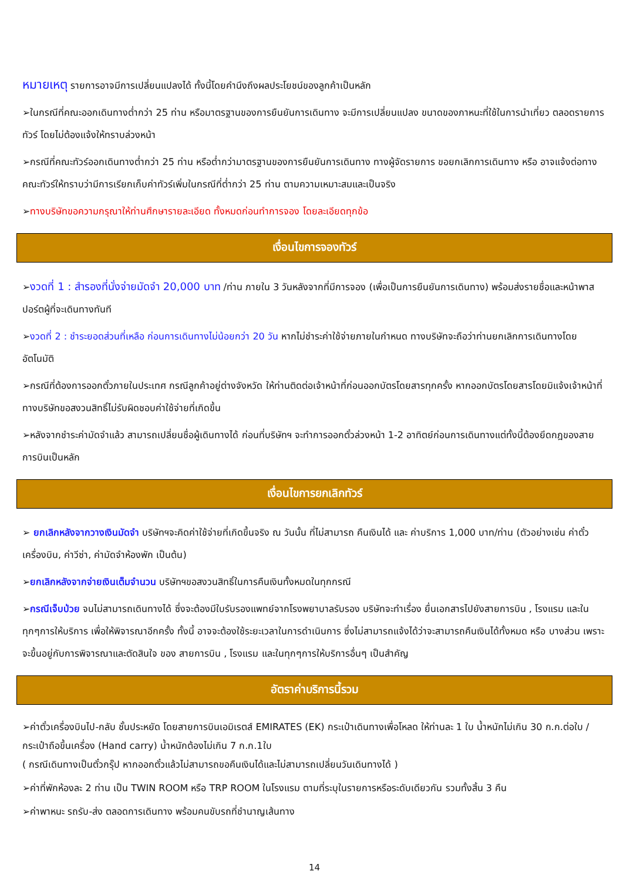หมายเหตุ รายการอาจมีการเปลี่ยนแปลงได้ ทั้งนี้โดยคำนึงถึงผลประโยชน์ของลูกค้าเป็นหลัก
➢ในกรณีที่คณะออกเดินทางต่ำกว่า 25 ท่าน หรือมาตรฐานของการยืนยันการเดินทาง จะมีการเปลี่ยนแปลง ขนาดของภาหนะที่ใช้ในการนำเที่ยว ตลอดรายการทัวร์ โดยไม่ต้องแจ้งให้ทราบล่วงหน้า
➢กรณีที่คณะทัวร์ออกเดินทางต่ำกว่า 25 ท่าน หรือต่ำกว่ามาตรฐานของการยืนยันการเดินทาง ทางผู้จัดรายการ ขอยกเลิกการเดินทาง หรือ อาจแจ้งต่อทางคณะทัวร์ให้ทราบว่ามีการเรียกเก็บค่าทัวร์เพิ่มในกรณีที่ต่ำกว่า 25 ท่าน ตามความเหมาะสมและเป็นจริง
➢ทางบริษัทขอความกรุณาให้ท่านศึกษารายละเอียด ทั้งหมดก่อนทำการจอง โดยละเอียดทุกข้อ
เงื่อนไขการจองทัวร์
➢งวดที่ 1 : สำรองที่นั่งจ่ายมัดจำ 20,000 บาท /ท่าน ภายใน 3 วันหลังจากที่มีการจอง (เพื่อเป็นการยืนยันการเดินทาง) พร้อมส่งรายชื่อและหน้าพาสปอร์ตผู้ที่จะเดินทางทันที
➢งวดที่ 2 : ชำระยอดส่วนที่เหลือ ก่อนการเดินทางไม่น้อยกว่า 20 วัน หากไม่ชำระค่าใช้จ่ายภายในกำหนด ทางบริษัทจะถือว่าท่านยกเลิกการเดินทางโดยอัตโนมัติ
➢กรณีที่ต้องการออกตั๋วภายในประเทศ กรณีลูกค้าอยู่ต่างจังหวัด ให้ท่านติดต่อเจ้าหน้าที่ก่อนออกบัตรโดยสารทุกครั้ง หากออกบัตรโดยสารโดยมิแจ้งเจ้าหน้าที่ ทางบริษัทขอสงวนสิทธิ์ไม่รับผิดชอบค่าใช้จ่ายที่เกิดขึ้น
➢หลังจากชำระค่ามัดจำแล้ว สามารถเปลี่ยนชื่อผู้เดินทางได้ ก่อนที่บริษัทฯ จะทำการออกตั๋วล่วงหน้า 1-2 อาทิตย์ก่อนการเดินทางแต่ทั้งนี้ต้องยึดกฎของสายการบินเป็นหลัก
เงื่อนไขการยกเลิกทัวร์
➢ ยกเลิกหลังจากวางเงินมัดจำ บริษัทฯจะคิดค่าใช้จ่ายที่เกิดขึ้นจริง ณ วันนั้น ที่ไม่สามารถ คืนเงินได้ และ ค่าบริการ 1,000 บาท/ท่าน (ตัวอย่างเช่น ค่าตั๋วเครื่องบิน, ค่าวีซ่า, ค่ามัดจำห้องพัก เป็นต้น)
➢ยกเลิกหลังจากจ่ายเงินเต็มจำนวน บริษัทฯขอสงวนสิทธิ์ในการคืนเงินทั้งหมดในทุกกรณี
➢กรณีเจ็บป่วย จนไม่สามารถเดินทางได้ ซึ่งจะต้องมีใบรับรองแพทย์จากโรงพยาบาลรับรอง บริษัทจะทำเรื่อง ยื่นเอกสารไปยังสายการบิน , โรงแรม และในทุกๆการให้บริการ เพื่อให้พิจารณาอีกครั้ง ทั้งนี้ อาจจะต้องใช้ระยะเวลาในการดำเนินการ ซึ่งไม่สามารถแจ้งได้ว่าจะสามารถคืนเงินได้ทั้งหมด หรือ บางส่วน เพราะ จะขึ้นอยู่กับการพิจารณาและตัดสินใจ ของ สายการบิน , โรงแรม และในทุกๆการให้บริการอื่นๆ เป็นสำคัญ
อัตราค่าบริการนี้รวม
➢ค่าตั๋วเครื่องบินไป-กลับ ชั้นประหยัด โดยสายการบินเอมิเรตส์ EMIRATES (EK) กระเป๋าเดินทางเพื่อโหลด ให้ท่านละ 1 ใบ น้ำหนักไม่เกิน 30 ก.ก.ต่อใบ / กระเป๋าถือขึ้นเครื่อง (Hand carry) น้ำหนักต้องไม่เกิน 7 ก.ก.1ใบ
( กรณีเดินทางเป็นตั๋วกรุ๊ป หากออกตั๋วแล้วไม่สามารถขอคืนเงินได้และไม่สามารถเปลี่ยนวันเดินทางได้ )
➢ค่าที่พักห้องละ 2 ท่าน เป็น TWIN ROOM หรือ TRP ROOM ในโรงแรม ตามที่ระบุในรายการหรือระดับเดียวกัน รวมทั้งสิ้น 3 คืน
➢ค่าพาหนะ รถรับ-ส่ง ตลอดการเดินทาง พร้อมคนขับรถที่ชำนาญเส้นทาง
14